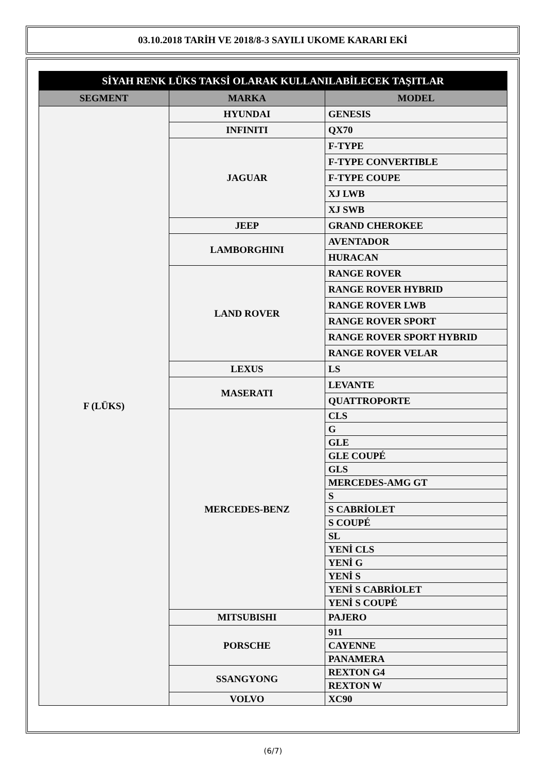03.10.2018 TARİH VE 2018/8-3 SAYILI UKOME KARARI EKİ
| SİYAH RENK LÜKS TAKSİ OLARAK KULLANILABİLECEK TAŞITLAR | | |
| --- | --- | --- |
| SEGMENT | MARKA | MODEL |
| F (LÜKS) | HYUNDAI | GENESIS |
| | INFINITI | QX70 |
| | JAGUAR | F-TYPE |
| | | F-TYPE CONVERTIBLE |
| | | F-TYPE COUPE |
| | | XJ LWB |
| | | XJ SWB |
| | JEEP | GRAND CHEROKEE |
| | LAMBORGHINI | AVENTADOR |
| | | HURACAN |
| | LAND ROVER | RANGE ROVER |
| | | RANGE ROVER HYBRID |
| | | RANGE ROVER LWB |
| | | RANGE ROVER SPORT |
| | | RANGE ROVER SPORT HYBRID |
| | | RANGE ROVER VELAR |
| | LEXUS | LS |
| | MASERATI | LEVANTE |
| | | QUATTROPORTE |
| | MERCEDES-BENZ | CLS |
| | | G |
| | | GLE |
| | | GLE COUPÉ |
| | | GLS |
| | | MERCEDES-AMG GT |
| | | S |
| | | S CABRİOLET |
| | | S COUPÉ |
| | | SL |
| | | YENİ CLS |
| | | YENİ G |
| | | YENİ S |
| | | YENİ S CABRİOLET |
| | | YENİ S COUPÉ |
| | MITSUBISHI | PAJERO |
| | PORSCHE | 911 |
| | | CAYENNE |
| | | PANAMERA |
| | SSANGYONG | REXTON G4 |
| | | REXTON W |
| | VOLVO | XC90 |
(6/7)